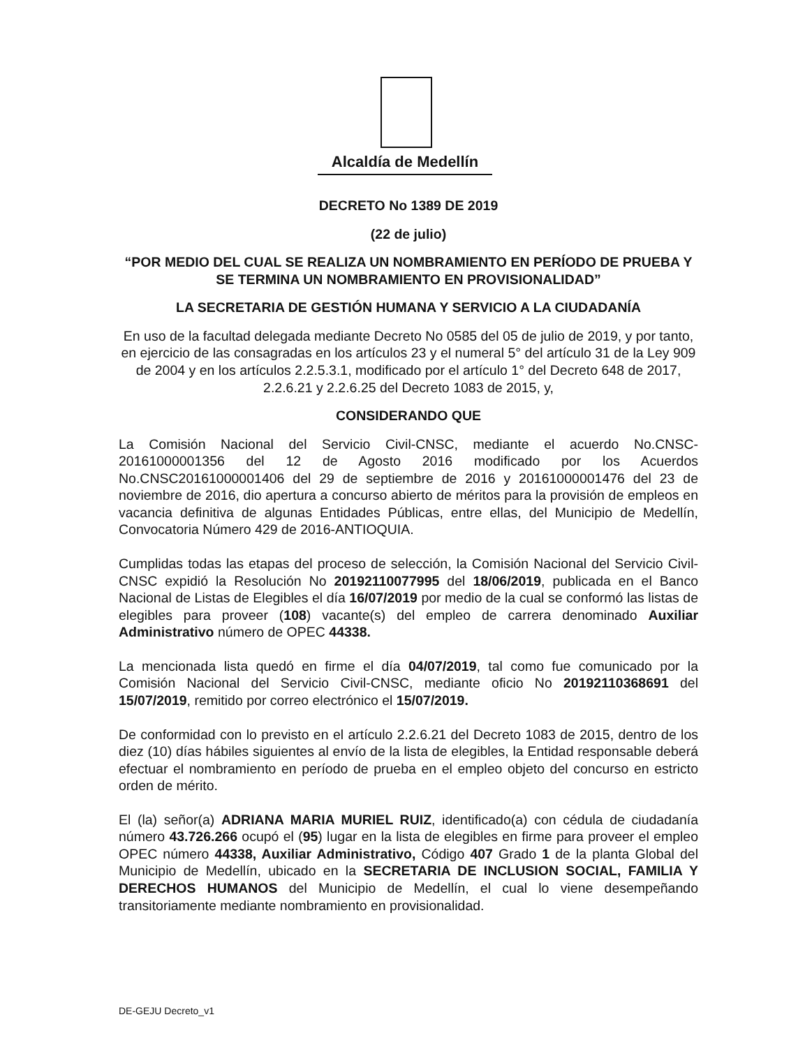Alcaldía de Medellín
DECRETO No 1389 DE 2019
(22 de julio)
“POR MEDIO DEL CUAL SE REALIZA UN NOMBRAMIENTO EN PERÍODO DE PRUEBA Y SE TERMINA UN NOMBRAMIENTO EN PROVISIONALIDAD”
LA SECRETARIA DE GESTIÓN HUMANA Y SERVICIO A LA CIUDADANÍA
En uso de la facultad delegada mediante Decreto No 0585 del 05 de julio de 2019, y por tanto, en ejercicio de las consagradas en los artículos 23 y el numeral 5° del artículo 31 de la Ley 909 de 2004 y en los artículos 2.2.5.3.1, modificado por el artículo 1° del Decreto 648 de 2017, 2.2.6.21 y 2.2.6.25 del Decreto 1083 de 2015, y,
CONSIDERANDO QUE
La Comisión Nacional del Servicio Civil-CNSC, mediante el acuerdo No.CNSC-20161000001356 del 12 de Agosto 2016 modificado por los Acuerdos No.CNSC20161000001406 del 29 de septiembre de 2016 y 20161000001476 del 23 de noviembre de 2016, dio apertura a concurso abierto de méritos para la provisión de empleos en vacancia definitiva de algunas Entidades Públicas, entre ellas, del Municipio de Medellín, Convocatoria Número 429 de 2016-ANTIOQUIA.
Cumplidas todas las etapas del proceso de selección, la Comisión Nacional del Servicio Civil- CNSC expidió la Resolución No 20192110077995 del 18/06/2019, publicada en el Banco Nacional de Listas de Elegibles el día 16/07/2019 por medio de la cual se conformó las listas de elegibles para proveer (108) vacante(s) del empleo de carrera denominado Auxiliar Administrativo número de OPEC 44338.
La mencionada lista quedó en firme el día 04/07/2019, tal como fue comunicado por la Comisión Nacional del Servicio Civil-CNSC, mediante oficio No 20192110368691 del 15/07/2019, remitido por correo electrónico el 15/07/2019.
De conformidad con lo previsto en el artículo 2.2.6.21 del Decreto 1083 de 2015, dentro de los diez (10) días hábiles siguientes al envío de la lista de elegibles, la Entidad responsable deberá efectuar el nombramiento en período de prueba en el empleo objeto del concurso en estricto orden de mérito.
El (la) señor(a) ADRIANA MARIA MURIEL RUIZ, identificado(a) con cédula de ciudadanía número 43.726.266 ocupó el (95) lugar en la lista de elegibles en firme para proveer el empleo OPEC número 44338, Auxiliar Administrativo, Código 407 Grado 1 de la planta Global del Municipio de Medellín, ubicado en la SECRETARIA DE INCLUSION SOCIAL, FAMILIA Y DERECHOS HUMANOS del Municipio de Medellín, el cual lo viene desempeñando transitoriamente mediante nombramiento en provisionalidad.
DE-GEJU Decreto_v1